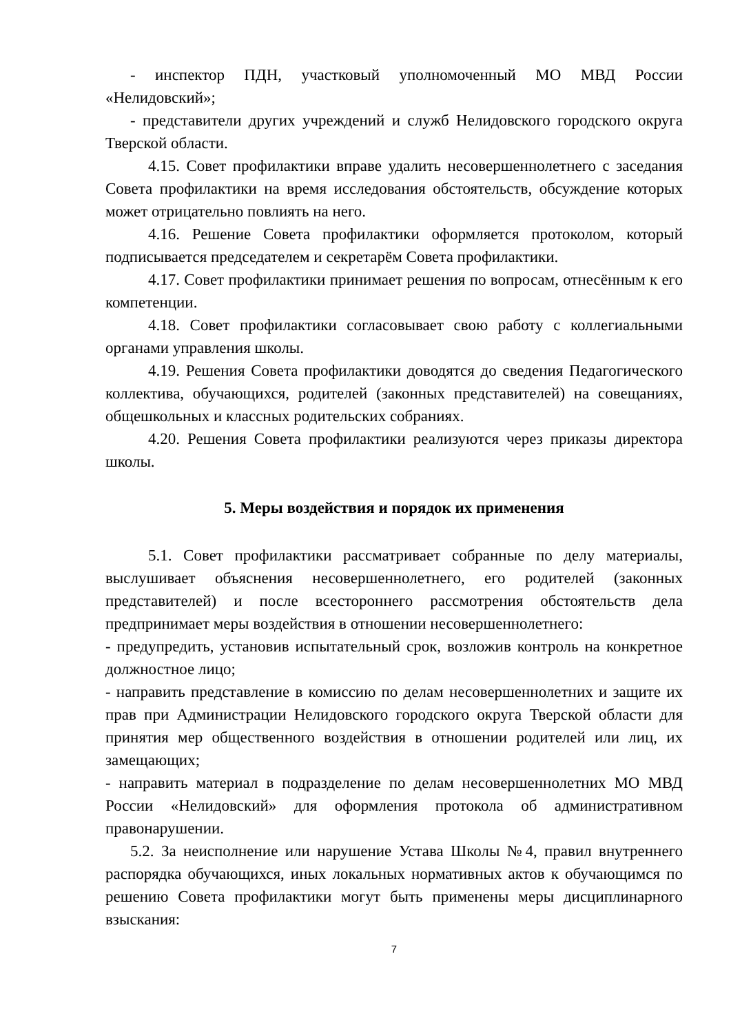- инспектор ПДН, участковый уполномоченный МО МВД России «Нелидовский»;
- представители других учреждений и служб Нелидовского городского округа Тверской области.
4.15. Совет профилактики вправе удалить несовершеннолетнего с заседания Совета профилактики на время исследования обстоятельств, обсуждение которых может отрицательно повлиять на него.
4.16. Решение Совета профилактики оформляется протоколом, который подписывается председателем и секретарём Совета профилактики.
4.17. Совет профилактики принимает решения по вопросам, отнесённым к его компетенции.
4.18. Совет профилактики согласовывает свою работу с коллегиальными органами управления школы.
4.19. Решения Совета профилактики доводятся до сведения Педагогического коллектива, обучающихся, родителей (законных представителей) на совещаниях, общешкольных и классных родительских собраниях.
4.20. Решения Совета профилактики реализуются через приказы директора школы.
5. Меры воздействия и порядок их применения
5.1. Совет профилактики рассматривает собранные по делу материалы, выслушивает объяснения несовершеннолетнего, его родителей (законных представителей) и после всестороннего рассмотрения обстоятельств дела предпринимает меры воздействия в отношении несовершеннолетнего:
- предупредить, установив испытательный срок, возложив контроль на конкретное должностное лицо;
- направить представление в комиссию по делам несовершеннолетних и защите их прав при Администрации Нелидовского городского округа Тверской области для принятия мер общественного воздействия в отношении родителей или лиц, их замещающих;
- направить материал в подразделение по делам несовершеннолетних МО МВД России «Нелидовский» для оформления протокола об административном правонарушении.
5.2. За неисполнение или нарушение Устава Школы №4, правил внутреннего распорядка обучающихся, иных локальных нормативных актов к обучающимся по решению Совета профилактики могут быть применены меры дисциплинарного взыскания:
7